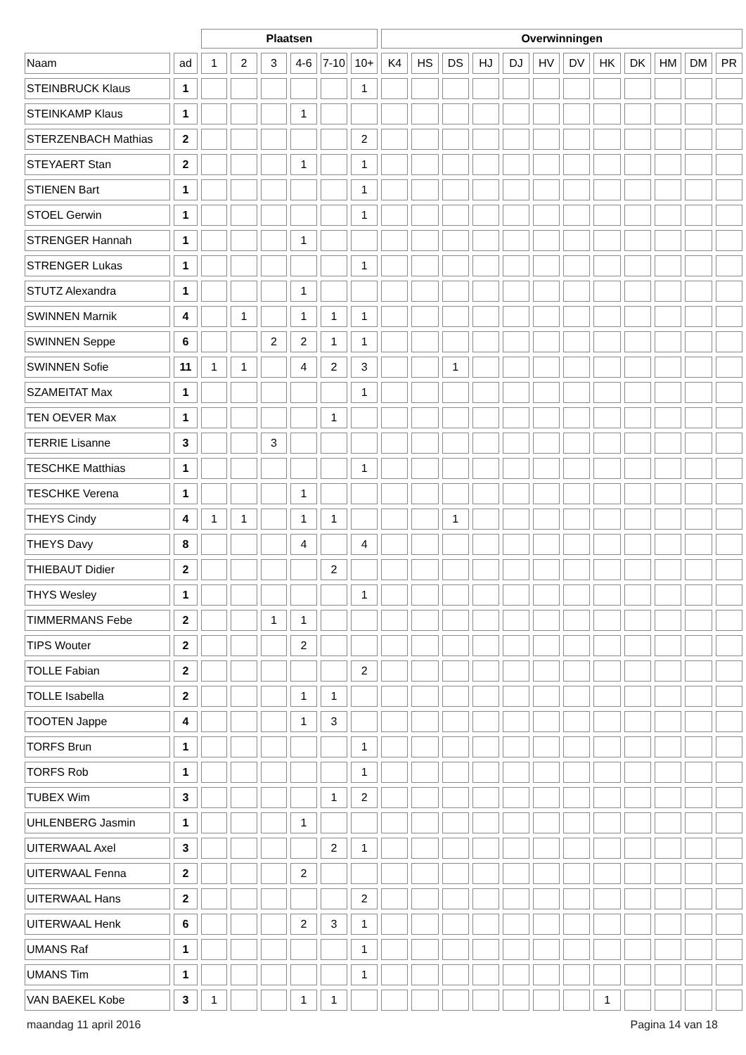| | | Plaatsen | | | | | | Overwinningen | | | | | | | | | | | |
| --- | --- | --- | --- | --- | --- | --- | --- | --- | --- | --- | --- | --- | --- | --- | --- | --- | --- | --- | --- |
| Naam | ad | 1 | 2 | 3 | 4-6 | 7-10 | 10+ | K4 | HS | DS | HJ | DJ | HV | DV | HK | DK | HM | DM | PR |
| STEINBRUCK Klaus | 1 | | | | | | 1 | | | | | | | | | | | | |
| STEINKAMP Klaus | 1 | | | | 1 | | | | | | | | | | | | | | |
| STERZENBACH Mathias | 2 | | | | | | 2 | | | | | | | | | | | | |
| STEYAERT Stan | 2 | | | | 1 | | 1 | | | | | | | | | | | | |
| STIENEN Bart | 1 | | | | | | 1 | | | | | | | | | | | | |
| STOEL Gerwin | 1 | | | | | | 1 | | | | | | | | | | | | |
| STRENGER Hannah | 1 | | | | 1 | | | | | | | | | | | | | | |
| STRENGER Lukas | 1 | | | | | | 1 | | | | | | | | | | | | |
| STUTZ Alexandra | 1 | | | | 1 | | | | | | | | | | | | | | |
| SWINNEN Marnik | 4 | | 1 | | 1 | 1 | 1 | | | | | | | | | | | | |
| SWINNEN Seppe | 6 | | | 2 | 2 | 1 | 1 | | | | | | | | | | | | |
| SWINNEN Sofie | 11 | 1 | 1 | | 4 | 2 | 3 | | | 1 | | | | | | | | | |
| SZAMEITAT Max | 1 | | | | | | 1 | | | | | | | | | | | | |
| TEN OEVER Max | 1 | | | | | 1 | | | | | | | | | | | | | |
| TERRIE Lisanne | 3 | | | 3 | | | | | | | | | | | | | | | |
| TESCHKE Matthias | 1 | | | | | | 1 | | | | | | | | | | | | |
| TESCHKE Verena | 1 | | | | 1 | | | | | | | | | | | | | | |
| THEYS Cindy | 4 | 1 | 1 | | 1 | 1 | | | | 1 | | | | | | | | | |
| THEYS Davy | 8 | | | | 4 | | 4 | | | | | | | | | | | | |
| THIEBAUT Didier | 2 | | | | | 2 | | | | | | | | | | | | | |
| THYS Wesley | 1 | | | | | | 1 | | | | | | | | | | | | |
| TIMMERMANS Febe | 2 | | | 1 | 1 | | | | | | | | | | | | | | |
| TIPS Wouter | 2 | | | | 2 | | | | | | | | | | | | | | |
| TOLLE Fabian | 2 | | | | | | 2 | | | | | | | | | | | | |
| TOLLE Isabella | 2 | | | | 1 | 1 | | | | | | | | | | | | | |
| TOOTEN Jappe | 4 | | | | 1 | 3 | | | | | | | | | | | | | |
| TORFS Brun | 1 | | | | | | 1 | | | | | | | | | | | | |
| TORFS Rob | 1 | | | | | | 1 | | | | | | | | | | | | |
| TUBEX Wim | 3 | | | | | 1 | 2 | | | | | | | | | | | | |
| UHLENBERG Jasmin | 1 | | | | 1 | | | | | | | | | | | | | | |
| UITERWAAL Axel | 3 | | | | | 2 | 1 | | | | | | | | | | | | |
| UITERWAAL Fenna | 2 | | | | 2 | | | | | | | | | | | | | | |
| UITERWAAL Hans | 2 | | | | | | 2 | | | | | | | | | | | | |
| UITERWAAL Henk | 6 | | | | 2 | 3 | 1 | | | | | | | | | | | | |
| UMANS Raf | 1 | | | | | | 1 | | | | | | | | | | | | |
| UMANS Tim | 1 | | | | | | 1 | | | | | | | | | | | | |
| VAN BAEKEL Kobe | 3 | 1 | | | 1 | 1 | | | | | | | | | 1 | | | | |
maandag 11 april 2016 Pagina 14 van 18